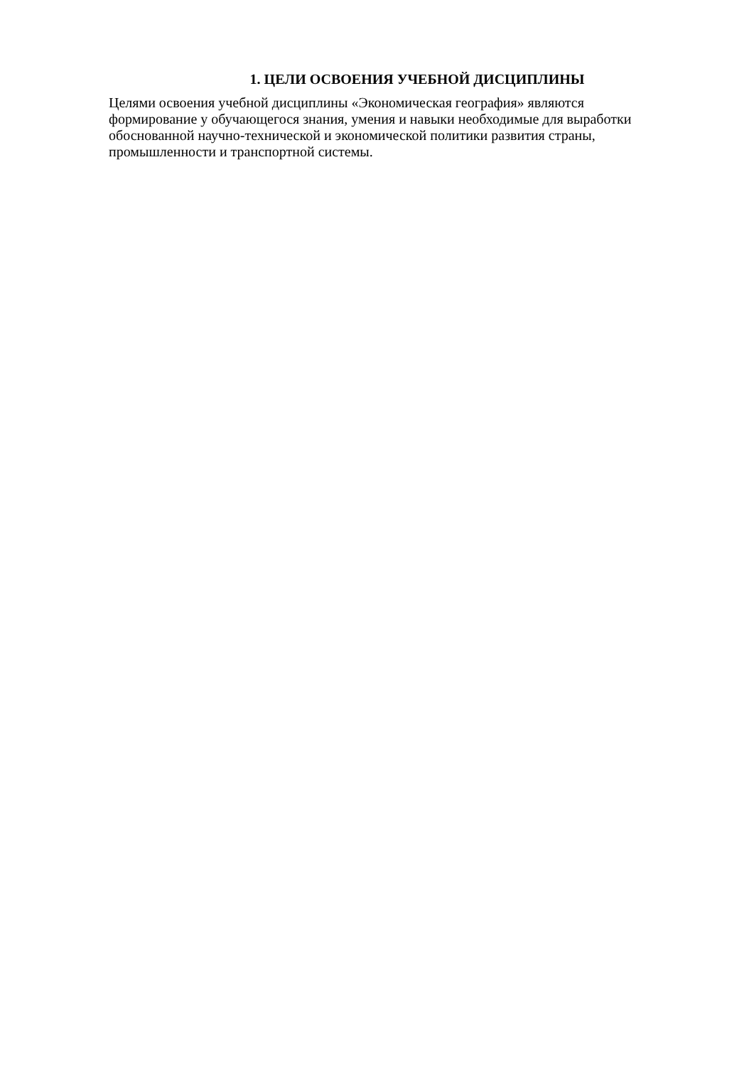1. ЦЕЛИ ОСВОЕНИЯ УЧЕБНОЙ ДИСЦИПЛИНЫ
Целями освоения учебной дисциплины «Экономическая география» являются
формирование у обучающегося знания, умения и навыки необходимые для выработки
обоснованной научно-технической и экономической политики развития страны,
промышленности и транспортной системы.